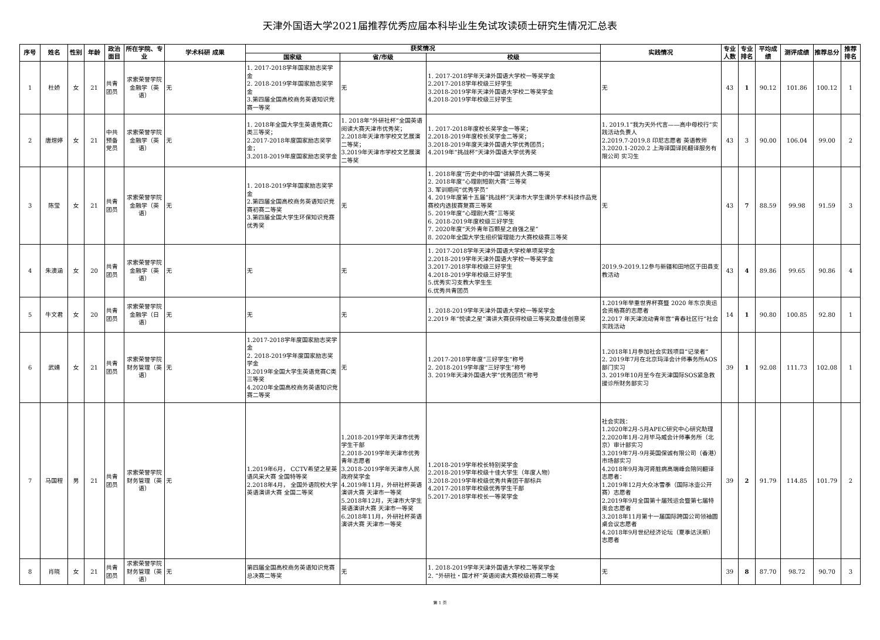天津外国语大学2021届推荐优秀应届本科毕业生免试攻读硕士研究生情况汇总表
| 序号 | 姓名 | 性别 | 年龄 | 政治面目 | 所在学院、专业 | 学术科研 成果 | 获奖情况 | | | 实践情况 | 专业人数 | 专业排名 | 平均成绩 | 测评成绩 | 推荐总分 | 推荐排名 |
| --- | --- | --- | --- | --- | --- | --- | --- | --- | --- | --- | --- | --- | --- | --- | --- | --- |
| | | | | | | | 国家级 | 省/市级 | 校级 | | | | | | | |
| 1 | 杜娇 | 女 | 21 | 共青团员 | 求索荣誉学院 金融学（英语） | 无 | 1. 2017-2018学年国家励志奖学金 2. 2018-2019学年国家励志奖学金 3.第四届全国高校商务英语知识竞赛一等奖 | 无 | 1. 2017-2018学年天津外国语大学校一等奖学金 2.2017-2018学年校级三好学生 3.2018-2019学年天津外国语大学校二等奖学金 4.2018-2019学年校级三好学生 | 无 | 43 | 1 | 90.12 | 101.86 | 100.12 | 1 |
| 2 | 唐煜婷 | 女 | 21 | 中共预备党员 | 求索荣誉学院 金融学（英语） | 无 | 1. 2018年全国大学生英语竞赛C类三等奖； 2.2017-2018年度国家励志奖学金； 3.2018-2019年度国家励志奖学金 | 1. 2018年“外研社杯”全国英语阅读大赛天津市优秀奖； 2.2018年天津市学校文艺展演二等奖； 3.2019年天津市学校文艺展演二等奖 | 1. 2017-2018年度校长奖学金一等奖； 2.2018-2019年度校长奖学金二等奖； 3.2018-2019年度天津外国语大学优秀团员； 4.2019年“挑战杯”天津外国语大学优秀奖 | 1. 2019.1“我为天外代言——高中母校行”实践活动负责人 2.2019.7-2019.8 印尼志愿者 英语教师 3.2020.1-2020.2 上海译国译民翻译服务有限公司 实习生 | 43 | 3 | 90.00 | 106.04 | 99.00 | 2 |
| 3 | 陈莹 | 女 | 21 | 共青团员 | 求索荣誉学院 金融学（英语） | 无 | 1. 2018-2019学年国家励志奖学金 2.第四届全国高校商务英语知识竞赛初赛二等奖 3.第四届全国大学生环保知识竞赛优秀奖 | 无 | 1. 2018年度“历史中的中国”讲解员大赛二等奖 2. 2018年度“心理剧短剧大赛”三等奖 3. 军训期间“优秀学员” 4. 2019年度第十五届“挑战杯”天津市大学生课外学术科技作品竞赛校内选拔赛复赛三等奖 5. 2019年度“心理剧大赛”三等奖 6. 2018-2019年度校级三好学生 7. 2020年度“天外青年百颗星之自强之星” 8. 2020年全国大学生组织管理能力大赛校级赛三等奖 | 无 | 43 | 7 | 88.59 | 99.98 | 91.59 | 3 |
| 4 | 朱澳涵 | 女 | 20 | 共青团员 | 求索荣誉学院 金融学（英语） | 无 | 无 | 无 | 1. 2017-2018学年天津外国语大学校单项奖学金 2.2018-2019学年天津外国语大学校一等奖学金 3.2017-2018学年校级三好学生 4.2018-2019学年校级三好学生 5.优秀实习支教大学生生 6.优秀共青团员 | 2019.9-2019.12参与新疆和田地区于田县支教活动 | 43 | 4 | 89.86 | 99.65 | 90.86 | 4 |
| 5 | 牛文君 | 女 | 20 | 共青团员 | 求索荣誉学院 金融学（日语） | 无 | 无 | 无 | 1. 2018-2019学年天津外国语大学校一等奖学金 2.2019 年“悦读之星”演讲大赛获得校级三等奖及最佳创意奖 | 1.2019年举重世界杯赛暨 2020 年东京奥运会资格赛的志愿者 2.2017 年天津流动青年宫“青春社区行”社会实践活动 | 14 | 1 | 90.80 | 100.85 | 92.80 | 1 |
| 6 | 武婧 | 女 | 21 | 共青团员 | 求索荣誉学院 财务管理（英语） | 无 | 1.2017-2018学年度国家励志奖学金 2. 2018-2019学年度国家励志奖学金 3.2019年全国大学生英语竞赛C类三等奖 4.2020年全国高校商务英语知识竞赛二等奖 | 无 | 1.2017-2018学年度“三好学生”称号 2. 2018-2019学年度“三好学生”称号 3. 2019年天津外国语大学“优秀团员”称号 | 1.2018年1月参加社会实践项目“记录者” 2. 2019年7月在北京玛泽会计师事务所AOS部门实习 3. 2019年10月至今在天津国际SOS紧急救援诊所财务部实习 | 39 | 1 | 92.08 | 111.73 | 102.08 | 1 |
| 7 | 马国程 | 男 | 21 | 共青团员 | 求索荣誉学院 财务管理（英语） | 无 | 1.2019年6月， CCTV希望之星英语风采大赛 全国特等奖 2.2018年4月， 全国外语院校大学英语演讲大赛 全国二等奖 | 1.2018-2019学年天津市优秀学生干部 2.2018-2019学年天津市优秀青年志愿者 3.2018-2019学年天津市人民政府奖学金 4.2019年11月，外研社杯英语演讲大赛 天津市一等奖 5.2018年12月，天津市大学生英语演讲大赛 天津市一等奖 6.2018年11月，外研社杯英语演讲大赛 天津市一等奖 | 1.2018-2019学年校长特别奖学金 2.2018-2019学年校级十佳大学生（年度人物） 3.2018-2019学年校级优秀共青团干部标兵 4.2017-2018学年校级优秀学生干部 5.2017-2018学年校长一等奖学金 | 社会实践： 1.2020年2月-5月APEC研究中心研究助理 2.2020年1月-2月毕马威会计师事务所（北京）审计部实习 3.2019年7月-9月英国保诚有限公司（香港）市场部实习 4.2018年9月海河肾脏病高端峰会陪同翻译 志愿者： 1.2019年12月大众冰雪季（国际冰壶公开赛）志愿者 2.2019年9月全国第十届残运会暨第七届特奥会志愿者 3.2018年11月第十一届国际跨国公司领袖圆桌会议志愿者 4.2018年9月世纪经济论坛（夏季达沃斯）志愿者 | 39 | 2 | 91.79 | 114.85 | 101.79 | 2 |
| 8 | 肖晓 | 女 | 21 | 共青团员 | 求索荣誉学院 财务管理（英语） | 无 | 第四届全国高校商务英语知识竞赛总决赛二等奖 | 无 | 1. 2018-2019学年天津外国语大学校二等奖学金 2. “外研社・国才杯”英语阅读大赛校级初赛二等奖 | 无 | 39 | 8 | 87.70 | 98.72 | 90.70 | 3 |
第 1 页